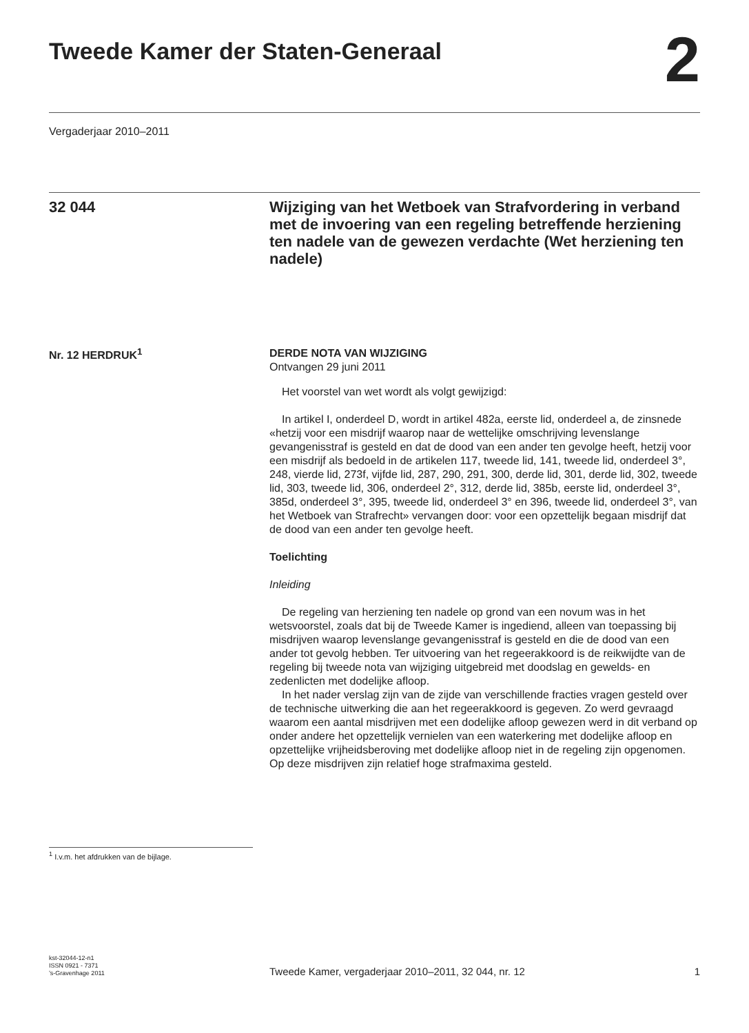Tweede Kamer der Staten-Generaal
2
Vergaderjaar 2010–2011
32 044
Wijziging van het Wetboek van Strafvordering in verband met de invoering van een regeling betreffende herziening ten nadele van de gewezen verdachte (Wet herziening ten nadele)
Nr. 12 HERDRUK<sup>1</sup>
DERDE NOTA VAN WIJZIGING
Ontvangen 29 juni 2011
Het voorstel van wet wordt als volgt gewijzigd:
In artikel I, onderdeel D, wordt in artikel 482a, eerste lid, onderdeel a, de zinsnede «hetzij voor een misdrijf waarop naar de wettelijke omschrijving levenslange gevangenisstraf is gesteld en dat de dood van een ander ten gevolge heeft, hetzij voor een misdrijf als bedoeld in de artikelen 117, tweede lid, 141, tweede lid, onderdeel 3°, 248, vierde lid, 273f, vijfde lid, 287, 290, 291, 300, derde lid, 301, derde lid, 302, tweede lid, 303, tweede lid, 306, onderdeel 2°, 312, derde lid, 385b, eerste lid, onderdeel 3°, 385d, onderdeel 3°, 395, tweede lid, onderdeel 3° en 396, tweede lid, onderdeel 3°, van het Wetboek van Strafrecht» vervangen door: voor een opzettelijk begaan misdrijf dat de dood van een ander ten gevolge heeft.
Toelichting
Inleiding
De regeling van herziening ten nadele op grond van een novum was in het wetsvoorstel, zoals dat bij de Tweede Kamer is ingediend, alleen van toepassing bij misdrijven waarop levenslange gevangenisstraf is gesteld en die de dood van een ander tot gevolg hebben. Ter uitvoering van het regeerakkoord is de reikwijdte van de regeling bij tweede nota van wijziging uitgebreid met doodslag en gewelds- en zedenlicten met dodelijke afloop.
In het nader verslag zijn van de zijde van verschillende fracties vragen gesteld over de technische uitwerking die aan het regeerakkoord is gegeven. Zo werd gevraagd waarom een aantal misdrijven met een dodelijke afloop gewezen werd in dit verband op onder andere het opzettelijk vernielen van een waterkering met dodelijke afloop en opzettelijke vrijheidsberoving met dodelijke afloop niet in de regeling zijn opgenomen. Op deze misdrijven zijn relatief hoge strafmaxima gesteld.
<sup>1</sup> I.v.m. het afdrukken van de bijlage.
kst-32044-12-n1
ISSN 0921 - 7371
’s-Gravenhage 2011
Tweede Kamer, vergaderjaar 2010–2011, 32 044, nr. 12
1